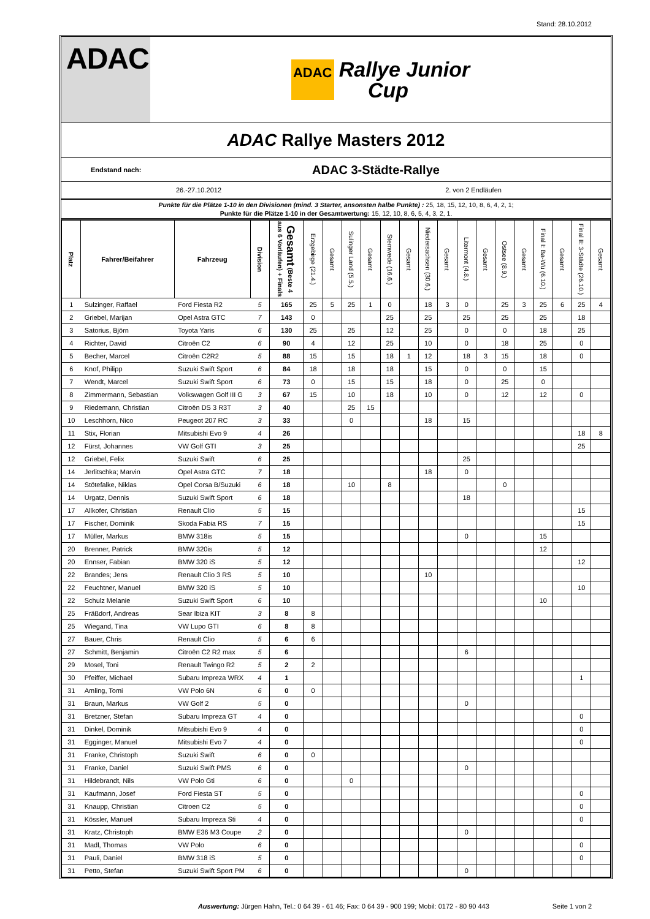Stand: 28.10.2012
ADAC
ADAC
Rallye Junior
Cup
ADAC Rallye Masters 2012
Endstand nach:
ADAC 3-Städte-Rallye
26.-27.10.2012 2. von 2 Endläufen
Punkte für die Plätze 1-10 in den Divisionen (mind. 3 Starter, ansonsten halbe Punkte) : 25, 18, 15, 12, 10, 8, 6, 4, 2, 1;
Punkte für die Plätze 1-10 in der Gesamtwertung: 15, 12, 10, 8, 6, 5, 4, 3, 2, 1.
| Platz | Fahrer/Beifahrer | Fahrzeug | Division | Gesamt (Beste 4 aus 6 Vorläufen) + Finals | Erzgebirge (21.4.) | Gesamt | Sulinger Land (5.5.) | Gesamt | Stemwede (16.6.) | Gesamt | Niedersachsen (30.6.) | Gesamt | Litermont (4.8.) | Gesamt | Ostsee (8.9.) | Gesamt | Final I: Ba-Wü (6.10.) | Gesamt | Final II: 3-Städte (26.10.) | Gesamt |
| --- | --- | --- | --- | --- | --- | --- | --- | --- | --- | --- | --- | --- | --- | --- | --- | --- | --- | --- | --- | --- |
| 1 | Sulzinger, Raffael | Ford Fiesta R2 | 5 | 165 | 25 | 5 | 25 | 1 | 0 | | 18 | 3 | 0 | | 25 | 3 | 25 | 6 | 25 | 4 |
| 2 | Griebel, Marijan | Opel Astra GTC | 7 | 143 | 0 | | | | 25 | | 25 | | 25 | | 25 | | 25 | | 18 | |
| 3 | Satorius, Björn | Toyota Yaris | 6 | 130 | 25 | | 25 | | 12 | | 25 | | 0 | | 0 | | 18 | | 25 | |
| 4 | Richter, David | Citroën C2 | 6 | 90 | 4 | | 12 | | 25 | | 10 | | 0 | | 18 | | 25 | | 0 | |
| 5 | Becher, Marcel | Citroën C2R2 | 5 | 88 | 15 | | 15 | | 18 | 1 | 12 | | 18 | 3 | 15 | | 18 | | 0 | |
| 6 | Knof, Philipp | Suzuki Swift Sport | 6 | 84 | 18 | | 18 | | 18 | | 15 | | 0 | | 0 | | 15 | | | |
| 7 | Wendt, Marcel | Suzuki Swift Sport | 6 | 73 | 0 | | 15 | | 15 | | 18 | | 0 | | 25 | | 0 | | | |
| 8 | Zimmermann, Sebastian | Volkswagen Golf III G | 3 | 67 | 15 | | 10 | | 18 | | 10 | | 0 | | 12 | | 12 | | 0 | |
| 9 | Riedemann, Christian | Citroën DS 3 R3T | 3 | 40 | | | 25 | 15 | | | | | | | | | | | | |
| 10 | Leschhorn, Nico | Peugeot 207 RC | 3 | 33 | | | 0 | | | | 18 | | 15 | | | | | | | |
| 11 | Stix, Florian | Mitsubishi Evo 9 | 4 | 26 | | | | | | | | | | | | | | | 18 | 8 |
| 12 | Fürst, Johannes | VW Golf GTI | 3 | 25 | | | | | | | | | | | | | | | 25 | |
| 12 | Griebel, Felix | Suzuki Swift | 6 | 25 | | | | | | | | | 25 | | | | | | | |
| 14 | Jerlitschka; Marvin | Opel Astra GTC | 7 | 18 | | | | | | | 18 | | 0 | | | | | | | |
| 14 | Stötefalke, Niklas | Opel Corsa B/Suzuki | 6 | 18 | | | 10 | | 8 | | | | | | 0 | | | | | |
| 14 | Urgatz, Dennis | Suzuki Swift Sport | 6 | 18 | | | | | | | | | 18 | | | | | | | |
| 17 | Allkofer, Christian | Renault Clio | 5 | 15 | | | | | | | | | | | | | | | 15 | |
| 17 | Fischer, Dominik | Skoda Fabia RS | 7 | 15 | | | | | | | | | | | | | | | 15 | |
| 17 | Müller, Markus | BMW 318is | 5 | 15 | | | | | | | | | 0 | | | | 15 | | | |
| 20 | Brenner, Patrick | BMW 320is | 5 | 12 | | | | | | | | | | | | | 12 | | | |
| 20 | Ennser, Fabian | BMW 320 iS | 5 | 12 | | | | | | | | | | | | | | | 12 | |
| 22 | Brandes; Jens | Renault Clio 3 RS | 5 | 10 | | | | | | | 10 | | | | | | | | | |
| 22 | Feuchtner, Manuel | BMW 320 iS | 5 | 10 | | | | | | | | | | | | | | | 10 | |
| 22 | Schulz Melanie | Suzuki Swift Sport | 6 | 10 | | | | | | | | | | | | | 10 | | | |
| 25 | Fräßdorf, Andreas | Sear Ibiza KIT | 3 | 8 | 8 | | | | | | | | | | | | | | | |
| 25 | Wiegand, Tina | VW Lupo GTI | 6 | 8 | 8 | | | | | | | | | | | | | | | |
| 27 | Bauer, Chris | Renault Clio | 5 | 6 | 6 | | | | | | | | | | | | | | | |
| 27 | Schmitt, Benjamin | Citroën C2 R2 max | 5 | 6 | | | | | | | | | 6 | | | | | | | |
| 29 | Mosel, Toni | Renault Twingo R2 | 5 | 2 | 2 | | | | | | | | | | | | | | | |
| 30 | Pfeiffer, Michael | Subaru Impreza WRX | 4 | 1 | | | | | | | | | | | | | | | 1 | |
| 31 | Amling, Tomi | VW Polo 6N | 6 | 0 | 0 | | | | | | | | | | | | | | | |
| 31 | Braun, Markus | VW Golf 2 | 5 | 0 | | | | | | | | | 0 | | | | | | | |
| 31 | Bretzner, Stefan | Subaru Impreza GT | 4 | 0 | | | | | | | | | | | | | | | 0 | |
| 31 | Dinkel, Dominik | Mitsubishi Evo 9 | 4 | 0 | | | | | | | | | | | | | | | 0 | |
| 31 | Egginger, Manuel | Mitsubishi Evo 7 | 4 | 0 | | | | | | | | | | | | | | | 0 | |
| 31 | Franke, Christoph | Suzuki Swift | 6 | 0 | 0 | | | | | | | | | | | | | | | |
| 31 | Franke, Daniel | Suzuki Swift PMS | 6 | 0 | | | | | | | | | 0 | | | | | | | |
| 31 | Hildebrandt, Nils | VW Polo Gti | 6 | 0 | | | 0 | | | | | | | | | | | | | |
| 31 | Kaufmann, Josef | Ford Fiesta ST | 5 | 0 | | | | | | | | | | | | | | | 0 | |
| 31 | Knaupp, Christian | Citroen C2 | 5 | 0 | | | | | | | | | | | | | | | 0 | |
| 31 | Kössler, Manuel | Subaru Impreza Sti | 4 | 0 | | | | | | | | | | | | | | | 0 | |
| 31 | Kratz, Christoph | BMW E36 M3 Coupe | 2 | 0 | | | | | | | | | 0 | | | | | | | |
| 31 | Madl, Thomas | VW Polo | 6 | 0 | | | | | | | | | | | | | | | 0 | |
| 31 | Pauli, Daniel | BMW 318 iS | 5 | 0 | | | | | | | | | | | | | | | 0 | |
| 31 | Petto, Stefan | Suzuki Swift Sport PM | 6 | 0 | | | | | | | | | 0 | | | | | | | |
Auswertung: Jürgen Hahn, Tel.: 0 64 39 - 61 46; Fax: 0 64 39 - 900 199; Mobil: 0172 - 80 90 443
Seite 1 von 2